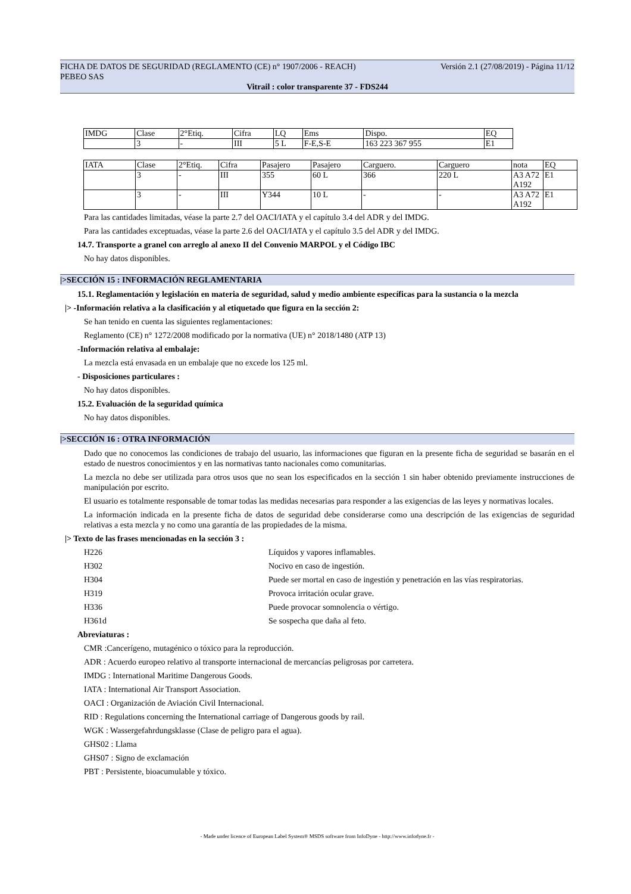Versión 2.1 (27/08/2019) - Página 11/12 FICHA DE DATOS DE SEGURIDAD (REGLAMENTO (CE) n° 1907/2006 - REACH)
PEBEO SAS
Vitrail : color transparente 37 - FDS244
| IMDG | Clase | 2°Etiq. | Cifra | LQ | Ems | Dispo. | EQ |
| | 3 | - | III | 5 L | F-E,S-E | 163 223 367 955 | E1 |
| IATA | Clase | 2°Etiq. | Cifra | Pasajero | Pasajero | Carguero. | Carguero | nota | EQ |
| | 3 | - | III | 355 | 60 L | 366 | 220 L | A3 A72 A192 | E1 |
| | 3 | - | III | Y344 | 10 L | - | - | A3 A72 A192 | E1 |
Para las cantidades limitadas, véase la parte 2.7 del OACI/IATA y el capítulo 3.4 del ADR y del IMDG.
Para las cantidades exceptuadas, véase la parte 2.6 del OACI/IATA y el capítulo 3.5 del ADR y del IMDG.
14.7. Transporte a granel con arreglo al anexo II del Convenio MARPOL y el Código IBC
No hay datos disponibles.
|>SECCIÓN 15 : INFORMACIÓN REGLAMENTARIA
15.1. Reglamentación y legislación en materia de seguridad, salud y medio ambiente específicas para la sustancia o la mezcla
|> -Información relativa a la clasificación y al etiquetado que figura en la sección 2:
Se han tenido en cuenta las siguientes reglamentaciones:
Reglamento (CE) n° 1272/2008 modificado por la normativa (UE) n° 2018/1480 (ATP 13)
-Información relativa al embalaje:
La mezcla está envasada en un embalaje que no excede los 125 ml.
- Disposiciones particulares :
No hay datos disponibles.
15.2. Evaluación de la seguridad química
No hay datos disponibles.
|>SECCIÓN 16 : OTRA INFORMACIÓN
Dado que no conocemos las condiciones de trabajo del usuario, las informaciones que figuran en la presente ficha de seguridad se basarán en el estado de nuestros conocimientos y en las normativas tanto nacionales como comunitarias.
La mezcla no debe ser utilizada para otros usos que no sean los especificados en la sección 1 sin haber obtenido previamente instrucciones de manipulación por escrito.
El usuario es totalmente responsable de tomar todas las medidas necesarias para responder a las exigencias de las leyes y normativas locales.
La información indicada en la presente ficha de datos de seguridad debe considerarse como una descripción de las exigencias de seguridad relativas a esta mezcla y no como una garantía de las propiedades de la misma.
|> Texto de las frases mencionadas en la sección 3 :
H226 Líquidos y vapores inflamables.
H302 Nocivo en caso de ingestión.
H304 Puede ser mortal en caso de ingestión y penetración en las vías respiratorias.
H319 Provoca irritación ocular grave.
H336 Puede provocar somnolencia o vértigo.
H361d Se sospecha que daña al feto.
Abreviaturas :
CMR :Cancerígeno, mutagénico o tóxico para la reproducción.
ADR : Acuerdo europeo relativo al transporte internacional de mercancías peligrosas por carretera.
IMDG : International Maritime Dangerous Goods.
IATA : International Air Transport Association.
OACI : Organización de Aviación Civil Internacional.
RID : Regulations concerning the International carriage of Dangerous goods by rail.
WGK : Wassergefahrdungsklasse (Clase de peligro para el agua).
GHS02 : Llama
GHS07 : Signo de exclamación
PBT : Persistente, bioacumulable y tóxico.
- Made under licence of European Label System® MSDS software from InfoDyne - http://www.infodyne.fr -